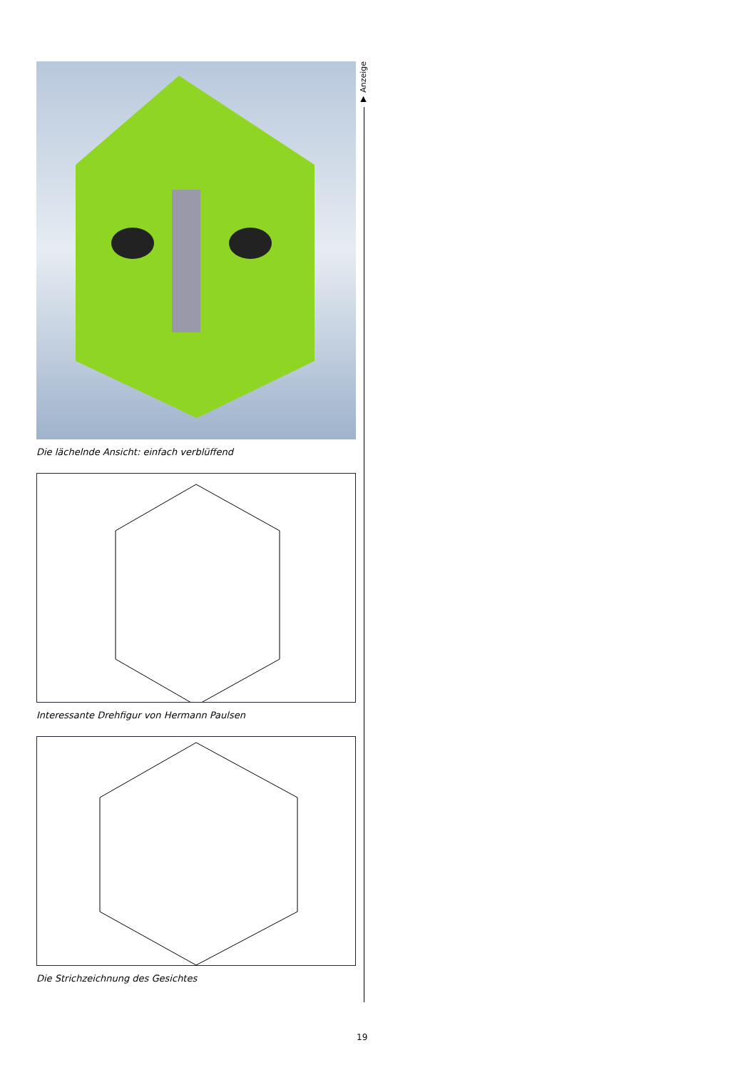Die lächelnde Ansicht: einfach verblüffend
Interessante Drehfigur von Hermann Paulsen
Die Strichzeichnung des Gesichtes
▼ Anzeige
19